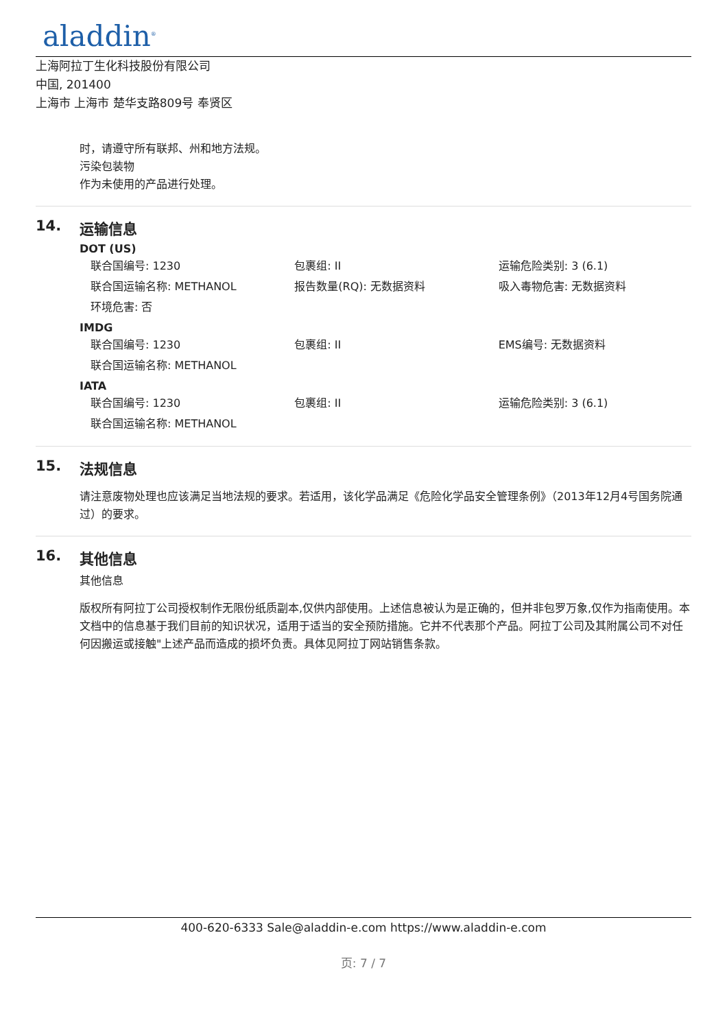aladdin<sup>®</sup>
上海阿拉丁生化科技股份有限公司
中国, 201400
上海市 上海市 楚华支路809号 奉贤区
时，请遵守所有联邦、州和地方法规。
污染包装物
作为未使用的产品进行处理。
14. 运输信息
DOT (US)
| 联合国编号: 1230 | 包裹组: II | 运输危险类别: 3 (6.1) |
| 联合国运输名称: METHANOL | 报告数量(RQ): 无数据资料 | 吸入毒物危害: 无数据资料 |
| 环境危害: 否 | | |
IMDG
| 联合国编号: 1230 | 包裹组: II | EMS编号: 无数据资料 |
| 联合国运输名称: METHANOL | | |
IATA
| 联合国编号: 1230 | 包裹组: II | 运输危险类别: 3 (6.1) |
| 联合国运输名称: METHANOL | | |
15. 法规信息
请注意废物处理也应该满足当地法规的要求。若适用，该化学品满足《危险化学品安全管理条例》（2013年12月4号国务院通过）的要求。
16. 其他信息
其他信息
版权所有阿拉丁公司授权制作无限份纸质副本,仅供内部使用。上述信息被认为是正确的，但并非包罗万象,仅作为指南使用。本文档中的信息基于我们目前的知识状况，适用于适当的安全预防措施。它并不代表那个产品。阿拉丁公司及其附属公司不对任何因搬运或接触"上述产品而造成的损坏负责。具体见阿拉丁网站销售条款。
400-620-6333 Sale@aladdin-e.com https://www.aladdin-e.com
页: 7 / 7